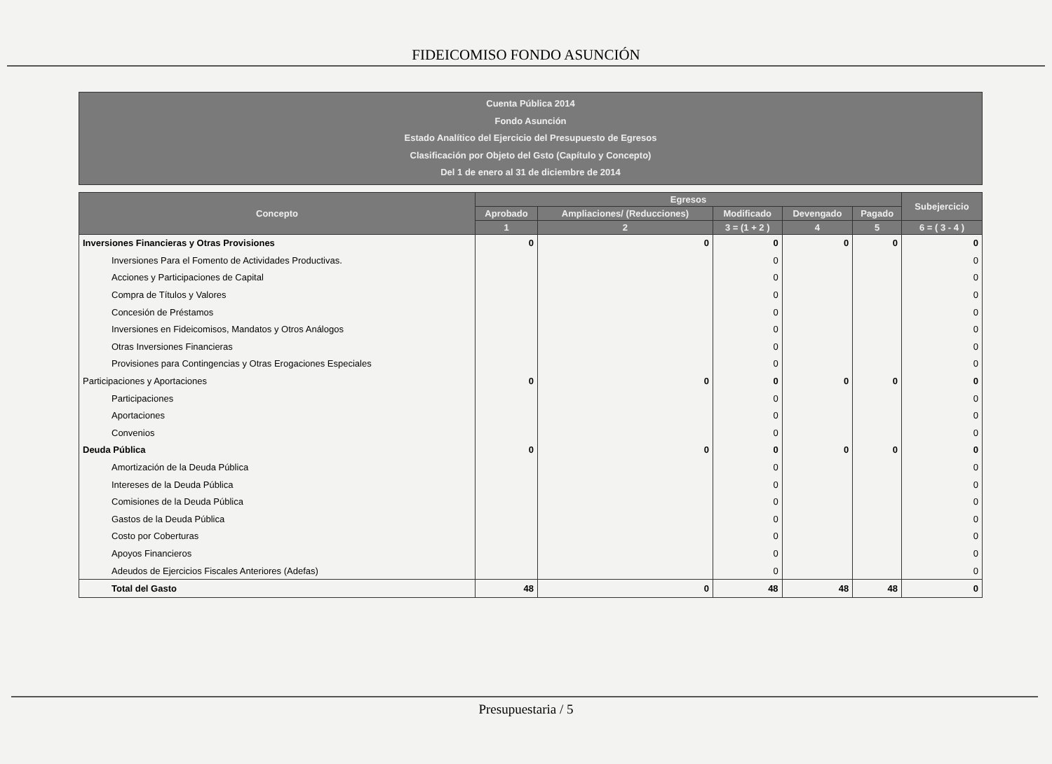FIDEICOMISO FONDO ASUNCIÓN
Cuenta Pública 2014
Fondo Asunción
Estado Analítico del Ejercicio del Presupuesto de Egresos
Clasificación por Objeto del Gsto (Capítulo y Concepto)
Del 1 de enero al 31 de diciembre de 2014
| Concepto | Egresos | | | | | Subejercicio |
| --- | --- | --- | --- | --- | --- | --- |
| | Aprobado | Ampliaciones/ (Reducciones) | Modificado | Devengado | Pagado | |
| | 1 | 2 | 3 = (1 + 2 ) | 4 | 5 | 6 = ( 3 - 4 ) |
| Inversiones Financieras y Otras Provisiones | 0 | 0 | 0 | 0 | 0 | 0 |
| Inversiones Para el Fomento de Actividades Productivas. | | | 0 | | | 0 |
| Acciones y Participaciones de Capital | | | 0 | | | 0 |
| Compra de Títulos y Valores | | | 0 | | | 0 |
| Concesión de Préstamos | | | 0 | | | 0 |
| Inversiones en Fideicomisos, Mandatos y Otros Análogos | | | 0 | | | 0 |
| Otras Inversiones Financieras | | | 0 | | | 0 |
| Provisiones para Contingencias y Otras Erogaciones Especiales | | | 0 | | | 0 |
| Participaciones y Aportaciones | 0 | 0 | 0 | 0 | 0 | 0 |
| Participaciones | | | 0 | | | 0 |
| Aportaciones | | | 0 | | | 0 |
| Convenios | | | 0 | | | 0 |
| Deuda Pública | 0 | 0 | 0 | 0 | 0 | 0 |
| Amortización de la Deuda Pública | | | 0 | | | 0 |
| Intereses de la Deuda Pública | | | 0 | | | 0 |
| Comisiones de la Deuda Pública | | | 0 | | | 0 |
| Gastos de la Deuda Pública | | | 0 | | | 0 |
| Costo por Coberturas | | | 0 | | | 0 |
| Apoyos Financieros | | | 0 | | | 0 |
| Adeudos de Ejercicios Fiscales Anteriores (Adefas) | | | 0 | | | 0 |
| Total del Gasto | 48 | 0 | 48 | 48 | 48 | 0 |
Presupuestaria / 5